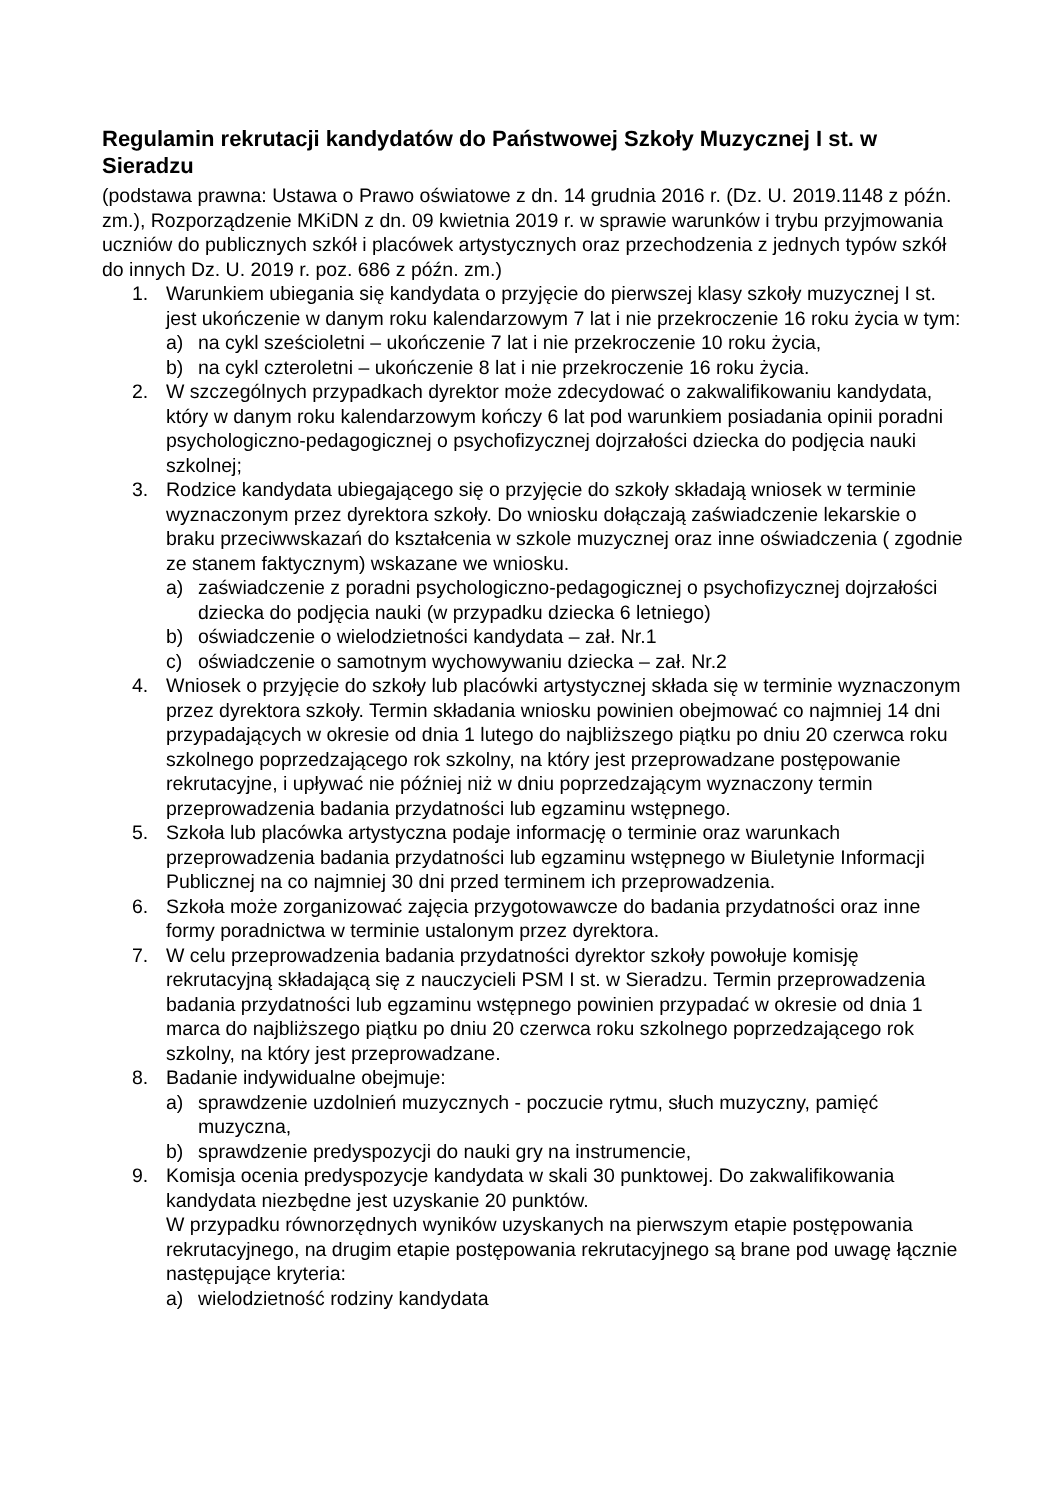Regulamin rekrutacji kandydatów do Państwowej Szkoły Muzycznej I st. w Sieradzu
(podstawa prawna: Ustawa o Prawo oświatowe z dn. 14 grudnia 2016 r. (Dz. U. 2019.1148 z późn. zm.), Rozporządzenie MKiDN z dn. 09 kwietnia 2019 r. w sprawie warunków i trybu przyjmowania uczniów do publicznych szkół i placówek artystycznych oraz przechodzenia z jednych typów szkół do innych Dz. U. 2019 r. poz. 686 z późn. zm.)
1. Warunkiem ubiegania się kandydata o przyjęcie do pierwszej klasy szkoły muzycznej I st. jest ukończenie w danym roku kalendarzowym 7 lat i nie przekroczenie 16 roku życia w tym:
a) na cykl sześcioletni – ukończenie 7 lat i nie przekroczenie 10 roku życia,
b) na cykl czteroletni – ukończenie 8 lat i nie przekroczenie 16 roku życia.
2. W szczególnych przypadkach dyrektor może zdecydować o zakwalifikowaniu kandydata, który w danym roku kalendarzowym kończy 6 lat pod warunkiem posiadania opinii poradni psychologiczno-pedagogicznej o psychofizycznej dojrzałości dziecka do podjęcia nauki szkolnej;
3. Rodzice kandydata ubiegającego się o przyjęcie do szkoły składają wniosek w terminie wyznaczonym przez dyrektora szkoły. Do wniosku dołączają zaświadczenie lekarskie o braku przeciwwskazań do kształcenia w szkole muzycznej oraz inne oświadczenia ( zgodnie ze stanem faktycznym) wskazane we wniosku.
a) zaświadczenie z poradni psychologiczno-pedagogicznej o psychofizycznej dojrzałości dziecka do podjęcia nauki (w przypadku dziecka 6 letniego)
b) oświadczenie o wielodzietności kandydata – zał. Nr.1
c) oświadczenie o samotnym wychowywaniu dziecka – zał. Nr.2
4. Wniosek o przyjęcie do szkoły lub placówki artystycznej składa się w terminie wyznaczonym przez dyrektora szkoły. Termin składania wniosku powinien obejmować co najmniej 14 dni przypadających w okresie od dnia 1 lutego do najbliższego piątku po dniu 20 czerwca roku szkolnego poprzedzającego rok szkolny, na który jest przeprowadzane postępowanie rekrutacyjne, i upływać nie później niż w dniu poprzedzającym wyznaczony termin przeprowadzenia badania przydatności lub egzaminu wstępnego.
5. Szkoła lub placówka artystyczna podaje informację o terminie oraz warunkach przeprowadzenia badania przydatności lub egzaminu wstępnego w Biuletynie Informacji Publicznej na co najmniej 30 dni przed terminem ich przeprowadzenia.
6. Szkoła może zorganizować zajęcia przygotowawcze do badania przydatności oraz inne formy poradnictwa w terminie ustalonym przez dyrektora.
7. W celu przeprowadzenia badania przydatności dyrektor szkoły powołuje komisję rekrutacyjną składającą się z nauczycieli PSM I st. w Sieradzu. Termin przeprowadzenia badania przydatności lub egzaminu wstępnego powinien przypadać w okresie od dnia 1 marca do najbliższego piątku po dniu 20 czerwca roku szkolnego poprzedzającego rok szkolny, na który jest przeprowadzane.
8. Badanie indywidualne obejmuje:
a) sprawdzenie uzdolnień muzycznych - poczucie rytmu, słuch muzyczny, pamięć muzyczna,
b) sprawdzenie predyspozycji do nauki gry na instrumencie,
9. Komisja ocenia predyspozycje kandydata w skali 30 punktowej. Do zakwalifikowania kandydata niezbędne jest uzyskanie 20 punktów.
W przypadku równorzędnych wyników uzyskanych na pierwszym etapie postępowania rekrutacyjnego, na drugim etapie postępowania rekrutacyjnego są brane pod uwagę łącznie następujące kryteria:
a) wielodzietność rodziny kandydata